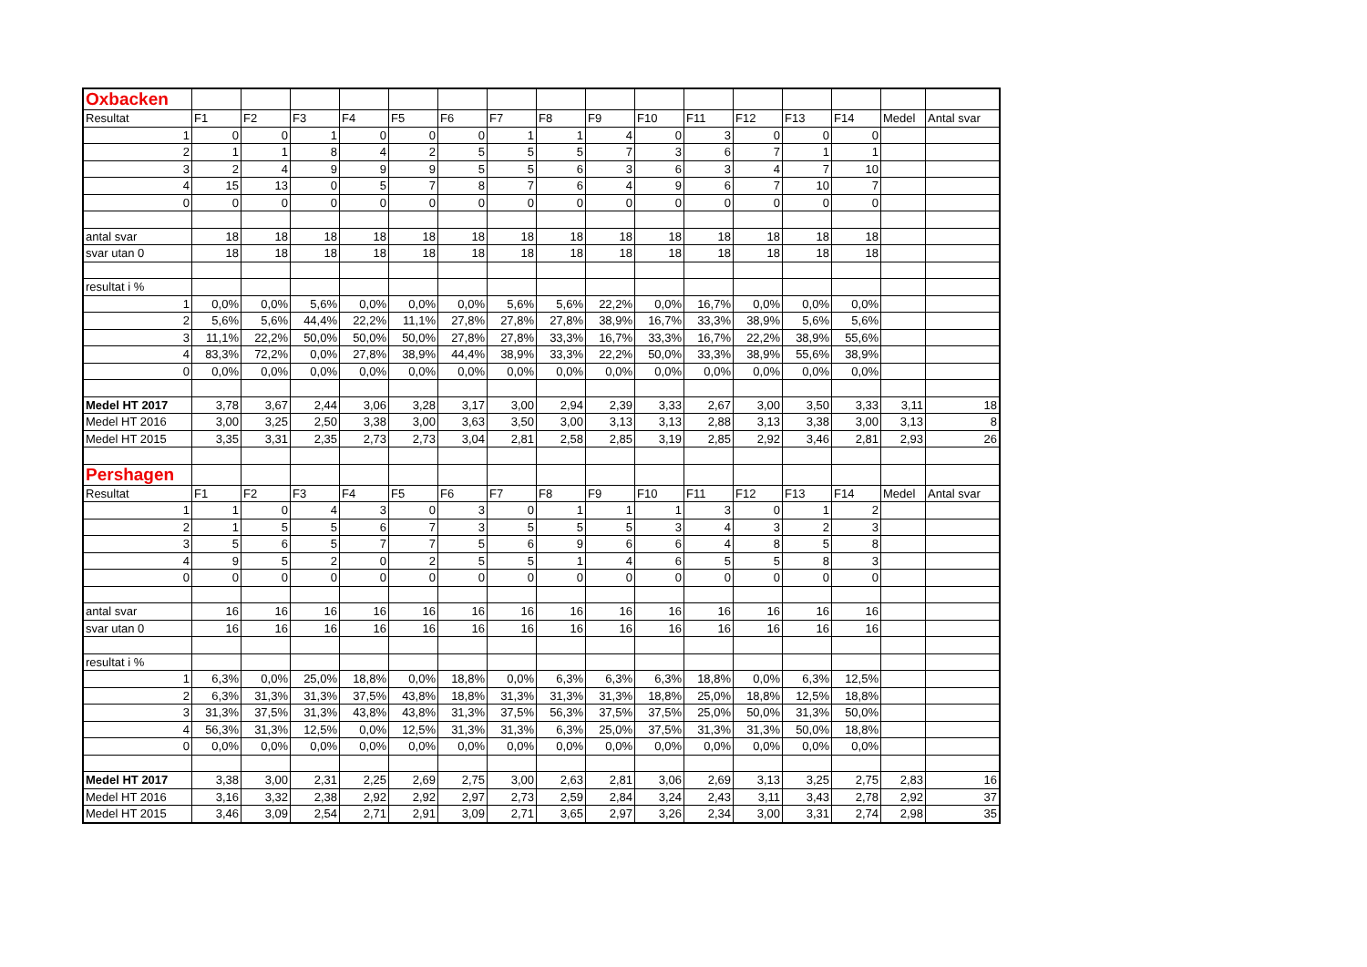| Oxbacken | | | | | | | | | | | | | | | | |
| Resultat | F1 | F2 | F3 | F4 | F5 | F6 | F7 | F8 | F9 | F10 | F11 | F12 | F13 | F14 | Medel | Antal svar |
| 1 | 0 | 0 | 1 | 0 | 0 | 0 | 1 | 1 | 4 | 0 | 3 | 0 | 0 | 0 | | |
| 2 | 1 | 1 | 8 | 4 | 2 | 5 | 5 | 5 | 7 | 3 | 6 | 7 | 1 | 1 | | |
| 3 | 2 | 4 | 9 | 9 | 9 | 5 | 5 | 6 | 3 | 6 | 3 | 4 | 7 | 10 | | |
| 4 | 15 | 13 | 0 | 5 | 7 | 8 | 7 | 6 | 4 | 9 | 6 | 7 | 10 | 7 | | |
| 0 | 0 | 0 | 0 | 0 | 0 | 0 | 0 | 0 | 0 | 0 | 0 | 0 | 0 | 0 | | |
| antal svar | 18 | 18 | 18 | 18 | 18 | 18 | 18 | 18 | 18 | 18 | 18 | 18 | 18 | 18 | | |
| svar utan 0 | 18 | 18 | 18 | 18 | 18 | 18 | 18 | 18 | 18 | 18 | 18 | 18 | 18 | 18 | | |
| resultat i % | | | | | | | | | | | | | | | | |
| 1 | 0,0% | 0,0% | 5,6% | 0,0% | 0,0% | 0,0% | 5,6% | 5,6% | 22,2% | 0,0% | 16,7% | 0,0% | 0,0% | 0,0% | | |
| 2 | 5,6% | 5,6% | 44,4% | 22,2% | 11,1% | 27,8% | 27,8% | 27,8% | 38,9% | 16,7% | 33,3% | 38,9% | 5,6% | 5,6% | | |
| 3 | 11,1% | 22,2% | 50,0% | 50,0% | 50,0% | 27,8% | 27,8% | 33,3% | 16,7% | 33,3% | 16,7% | 22,2% | 38,9% | 55,6% | | |
| 4 | 83,3% | 72,2% | 0,0% | 27,8% | 38,9% | 44,4% | 38,9% | 33,3% | 22,2% | 50,0% | 33,3% | 38,9% | 55,6% | 38,9% | | |
| 0 | 0,0% | 0,0% | 0,0% | 0,0% | 0,0% | 0,0% | 0,0% | 0,0% | 0,0% | 0,0% | 0,0% | 0,0% | 0,0% | 0,0% | | |
| Medel HT 2017 | 3,78 | 3,67 | 2,44 | 3,06 | 3,28 | 3,17 | 3,00 | 2,94 | 2,39 | 3,33 | 2,67 | 3,00 | 3,50 | 3,33 | 3,11 | 18 |
| Medel HT 2016 | 3,00 | 3,25 | 2,50 | 3,38 | 3,00 | 3,63 | 3,50 | 3,00 | 3,13 | 3,13 | 2,88 | 3,13 | 3,38 | 3,00 | 3,13 | 8 |
| Medel HT 2015 | 3,35 | 3,31 | 2,35 | 2,73 | 2,73 | 3,04 | 2,81 | 2,58 | 2,85 | 3,19 | 2,85 | 2,92 | 3,46 | 2,81 | 2,93 | 26 |
| Pershagen | | | | | | | | | | | | | | | | |
| Resultat | F1 | F2 | F3 | F4 | F5 | F6 | F7 | F8 | F9 | F10 | F11 | F12 | F13 | F14 | Medel | Antal svar |
| 1 | 1 | 0 | 4 | 3 | 0 | 3 | 0 | 1 | 1 | 1 | 3 | 0 | 1 | 2 | | |
| 2 | 1 | 5 | 5 | 6 | 7 | 3 | 5 | 5 | 5 | 3 | 4 | 3 | 2 | 3 | | |
| 3 | 5 | 6 | 5 | 7 | 7 | 5 | 6 | 9 | 6 | 6 | 4 | 8 | 5 | 8 | | |
| 4 | 9 | 5 | 2 | 0 | 2 | 5 | 5 | 1 | 4 | 6 | 5 | 5 | 8 | 3 | | |
| 0 | 0 | 0 | 0 | 0 | 0 | 0 | 0 | 0 | 0 | 0 | 0 | 0 | 0 | 0 | | |
| antal svar | 16 | 16 | 16 | 16 | 16 | 16 | 16 | 16 | 16 | 16 | 16 | 16 | 16 | 16 | | |
| svar utan 0 | 16 | 16 | 16 | 16 | 16 | 16 | 16 | 16 | 16 | 16 | 16 | 16 | 16 | 16 | | |
| resultat i % | | | | | | | | | | | | | | | | |
| 1 | 6,3% | 0,0% | 25,0% | 18,8% | 0,0% | 18,8% | 0,0% | 6,3% | 6,3% | 6,3% | 18,8% | 0,0% | 6,3% | 12,5% | | |
| 2 | 6,3% | 31,3% | 31,3% | 37,5% | 43,8% | 18,8% | 31,3% | 31,3% | 31,3% | 18,8% | 25,0% | 18,8% | 12,5% | 18,8% | | |
| 3 | 31,3% | 37,5% | 31,3% | 43,8% | 43,8% | 31,3% | 37,5% | 56,3% | 37,5% | 37,5% | 25,0% | 50,0% | 31,3% | 50,0% | | |
| 4 | 56,3% | 31,3% | 12,5% | 0,0% | 12,5% | 31,3% | 31,3% | 6,3% | 25,0% | 37,5% | 31,3% | 31,3% | 50,0% | 18,8% | | |
| 0 | 0,0% | 0,0% | 0,0% | 0,0% | 0,0% | 0,0% | 0,0% | 0,0% | 0,0% | 0,0% | 0,0% | 0,0% | 0,0% | 0,0% | | |
| Medel HT 2017 | 3,38 | 3,00 | 2,31 | 2,25 | 2,69 | 2,75 | 3,00 | 2,63 | 2,81 | 3,06 | 2,69 | 3,13 | 3,25 | 2,75 | 2,83 | 16 |
| Medel HT 2016 | 3,16 | 3,32 | 2,38 | 2,92 | 2,92 | 2,97 | 2,73 | 2,59 | 2,84 | 3,24 | 2,43 | 3,11 | 3,43 | 2,78 | 2,92 | 37 |
| Medel HT 2015 | 3,46 | 3,09 | 2,54 | 2,71 | 2,91 | 3,09 | 2,71 | 3,65 | 2,97 | 3,26 | 2,34 | 3,00 | 3,31 | 2,74 | 2,98 | 35 |